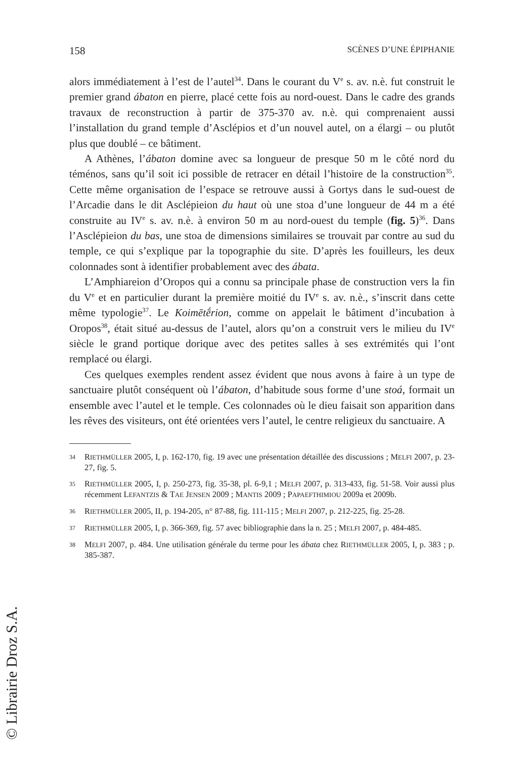158 SCÈNES D’UNE ÉPIPHANIE
alors immédiatement à l’est de l’autel<sup>34</sup>. Dans le courant du V<sup>e</sup> s. av. n.è. fut construit le premier grand ábaton en pierre, placé cette fois au nord-ouest. Dans le cadre des grands travaux de reconstruction à partir de 375-370 av. n.è. qui comprenaient aussi l’installation du grand temple d’Asclépios et d’un nouvel autel, on a élargi – ou plutôt plus que doublé – ce bâtiment.
A Athènes, l’ábaton domine avec sa longueur de presque 50 m le côté nord du téménos, sans qu’il soit ici possible de retracer en détail l’histoire de la construction<sup>35</sup>. Cette même organisation de l’espace se retrouve aussi à Gortys dans le sud-ouest de l’Arcadie dans le dit Asclépieion du haut où une stoa d’une longueur de 44 m a été construite au IV<sup>e</sup> s. av. n.è. à environ 50 m au nord-ouest du temple (fig. 5)<sup>36</sup>. Dans l’Asclépieion du bas, une stoa de dimensions similaires se trouvait par contre au sud du temple, ce qui s’explique par la topographie du site. D’après les fouilleurs, les deux colonnades sont à identifier probablement avec des ábata.
L’Amphiareion d’Oropos qui a connu sa principale phase de construction vers la fin du V<sup>e</sup> et en particulier durant la première moitié du IV<sup>e</sup> s. av. n.è., s’inscrit dans cette même typologie<sup>37</sup>. Le Koimētḗrion, comme on appelait le bâtiment d’incubation à Oropos<sup>38</sup>, était situé au-dessus de l’autel, alors qu’on a construit vers le milieu du IV<sup>e</sup> siècle le grand portique dorique avec des petites salles à ses extrémités qui l’ont remplacé ou élargi.
Ces quelques exemples rendent assez évident que nous avons à faire à un type de sanctuaire plutôt conséquent où l’ábaton, d’habitude sous forme d’une stoá, formait un ensemble avec l’autel et le temple. Ces colonnades où le dieu faisait son apparition dans les rêves des visiteurs, ont été orientées vers l’autel, le centre religieux du sanctuaire. A
34 RIETHMÜLLER 2005, I, p. 162-170, fig. 19 avec une présentation détaillée des discussions ; MELFI 2007, p. 23-27, fig. 5.
35 RIETHMÜLLER 2005, I, p. 250-273, fig. 35-38, pl. 6-9,1 ; MELFI 2007, p. 313-433, fig. 51-58. Voir aussi plus récemment LEFANTZIS & TAE JENSEN 2009 ; MANTIS 2009 ; PAPAEFTHIMIOU 2009a et 2009b.
36 RIETHMÜLLER 2005, II, p. 194-205, n° 87-88, fig. 111-115 ; MELFI 2007, p. 212-225, fig. 25-28.
37 RIETHMÜLLER 2005, I, p. 366-369, fig. 57 avec bibliographie dans la n. 25 ; MELFI 2007, p. 484-485.
38 MELFI 2007, p. 484. Une utilisation générale du terme pour les ábata chez RIETHMÜLLER 2005, I, p. 383 ; p. 385-387.
© Librairie Droz S.A.